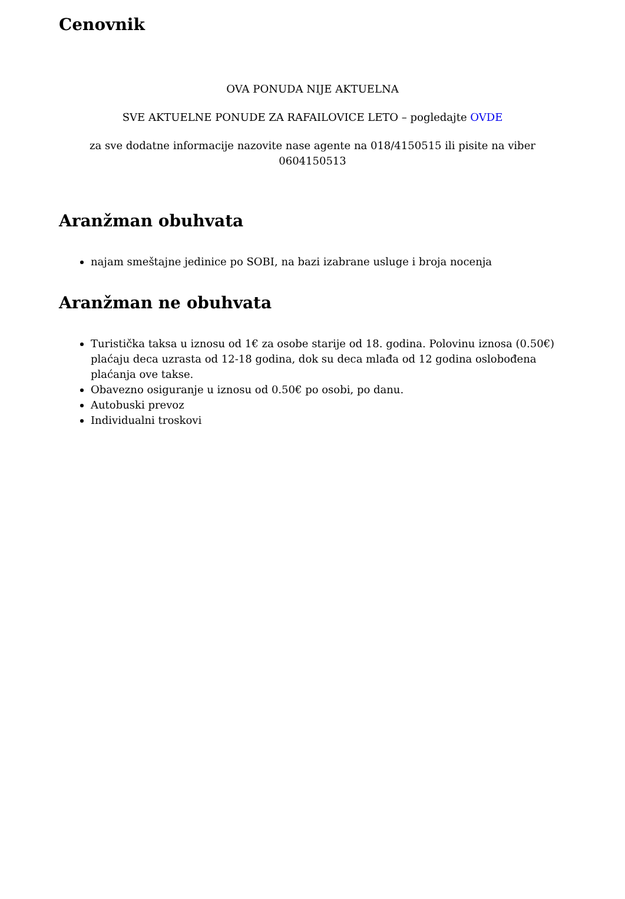Cenovnik
OVA PONUDA NIJE AKTUELNA
SVE AKTUELNE PONUDE ZA RAFAILOVICE LETO – pogledajte OVDE
za sve dodatne informacije nazovite nase agente na 018/4150515 ili pisite na viber 0604150513
Aranžman obuhvata
najam smeštajne jedinice po SOBI, na bazi izabrane usluge i broja nocenja
Aranžman ne obuhvata
Turistička taksa u iznosu od 1€ za osobe starije od 18. godina. Polovinu iznosa (0.50€) plaćaju deca uzrasta od 12-18 godina, dok su deca mlađa od 12 godina oslobođena plaćanja ove takse.
Obavezno osiguranje u iznosu od 0.50€ po osobi, po danu.
Autobuski prevoz
Individualni troskovi